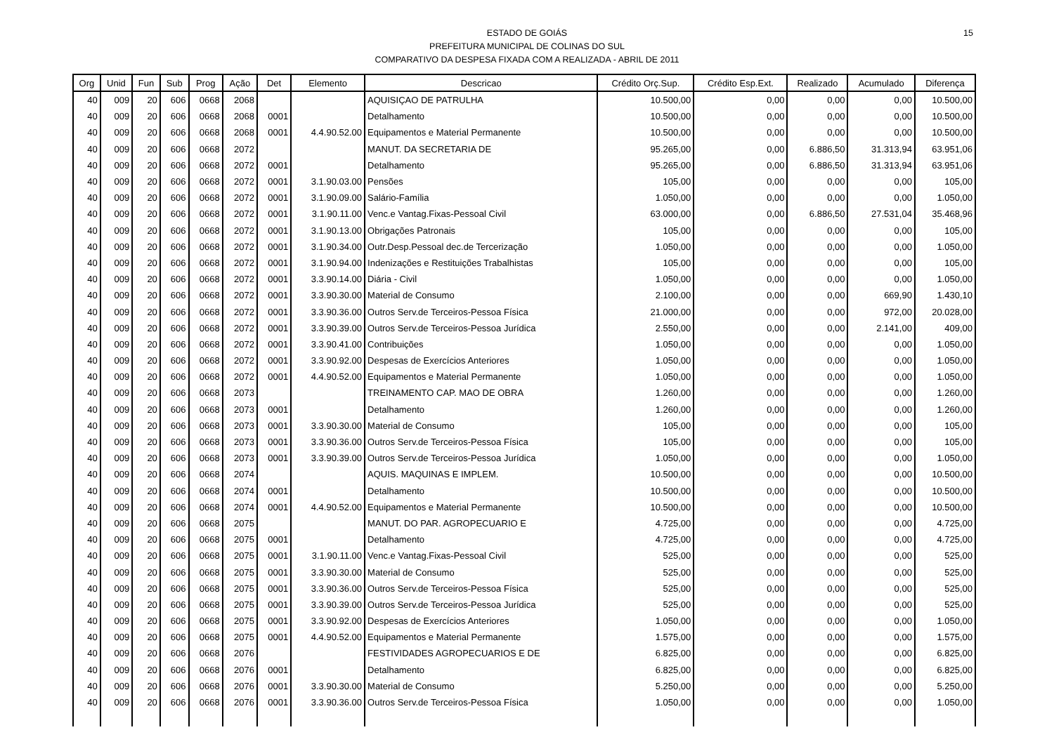15 ESTADO DE GOIÁS
PREFEITURA MUNICIPAL DE COLINAS DO SUL
COMPARATIVO DA DESPESA FIXADA COM A REALIZADA - ABRIL DE 2011
| Org | Unid | Fun | Sub | Prog | Ação | Det | Elemento | Descricao | Crédito Orç.Sup. | Crédito Esp.Ext. | Realizado | Acumulado | Diferença |
| --- | --- | --- | --- | --- | --- | --- | --- | --- | --- | --- | --- | --- | --- |
| 40 | 009 | 20 | 606 | 0668 | 2068 | | | AQUISIÇAO DE PATRULHA | 10.500,00 | 0,00 | 0,00 | 0,00 | 10.500,00 |
| 40 | 009 | 20 | 606 | 0668 | 2068 | 0001 | | Detalhamento | 10.500,00 | 0,00 | 0,00 | 0,00 | 10.500,00 |
| 40 | 009 | 20 | 606 | 0668 | 2068 | 0001 | 4.4.90.52.00 | Equipamentos e Material Permanente | 10.500,00 | 0,00 | 0,00 | 0,00 | 10.500,00 |
| 40 | 009 | 20 | 606 | 0668 | 2072 | | | MANUT. DA SECRETARIA DE | 95.265,00 | 0,00 | 6.886,50 | 31.313,94 | 63.951,06 |
| 40 | 009 | 20 | 606 | 0668 | 2072 | 0001 | | Detalhamento | 95.265,00 | 0,00 | 6.886,50 | 31.313,94 | 63.951,06 |
| 40 | 009 | 20 | 606 | 0668 | 2072 | 0001 | 3.1.90.03.00 | Pensões | 105,00 | 0,00 | 0,00 | 0,00 | 105,00 |
| 40 | 009 | 20 | 606 | 0668 | 2072 | 0001 | 3.1.90.09.00 | Salário-Família | 1.050,00 | 0,00 | 0,00 | 0,00 | 1.050,00 |
| 40 | 009 | 20 | 606 | 0668 | 2072 | 0001 | 3.1.90.11.00 | Venc.e Vantag.Fixas-Pessoal Civil | 63.000,00 | 0,00 | 6.886,50 | 27.531,04 | 35.468,96 |
| 40 | 009 | 20 | 606 | 0668 | 2072 | 0001 | 3.1.90.13.00 | Obrigações Patronais | 105,00 | 0,00 | 0,00 | 0,00 | 105,00 |
| 40 | 009 | 20 | 606 | 0668 | 2072 | 0001 | 3.1.90.34.00 | Outr.Desp.Pessoal dec.de Tercerização | 1.050,00 | 0,00 | 0,00 | 0,00 | 1.050,00 |
| 40 | 009 | 20 | 606 | 0668 | 2072 | 0001 | 3.1.90.94.00 | Indenizações e Restituições Trabalhistas | 105,00 | 0,00 | 0,00 | 0,00 | 105,00 |
| 40 | 009 | 20 | 606 | 0668 | 2072 | 0001 | 3.3.90.14.00 | Diária - Civil | 1.050,00 | 0,00 | 0,00 | 0,00 | 1.050,00 |
| 40 | 009 | 20 | 606 | 0668 | 2072 | 0001 | 3.3.90.30.00 | Material de Consumo | 2.100,00 | 0,00 | 0,00 | 669,90 | 1.430,10 |
| 40 | 009 | 20 | 606 | 0668 | 2072 | 0001 | 3.3.90.36.00 | Outros Serv.de Terceiros-Pessoa Física | 21.000,00 | 0,00 | 0,00 | 972,00 | 20.028,00 |
| 40 | 009 | 20 | 606 | 0668 | 2072 | 0001 | 3.3.90.39.00 | Outros Serv.de Terceiros-Pessoa Jurídica | 2.550,00 | 0,00 | 0,00 | 2.141,00 | 409,00 |
| 40 | 009 | 20 | 606 | 0668 | 2072 | 0001 | 3.3.90.41.00 | Contribuições | 1.050,00 | 0,00 | 0,00 | 0,00 | 1.050,00 |
| 40 | 009 | 20 | 606 | 0668 | 2072 | 0001 | 3.3.90.92.00 | Despesas de Exercícios Anteriores | 1.050,00 | 0,00 | 0,00 | 0,00 | 1.050,00 |
| 40 | 009 | 20 | 606 | 0668 | 2072 | 0001 | 4.4.90.52.00 | Equipamentos e Material Permanente | 1.050,00 | 0,00 | 0,00 | 0,00 | 1.050,00 |
| 40 | 009 | 20 | 606 | 0668 | 2073 | | | TREINAMENTO CAP. MAO DE OBRA | 1.260,00 | 0,00 | 0,00 | 0,00 | 1.260,00 |
| 40 | 009 | 20 | 606 | 0668 | 2073 | 0001 | | Detalhamento | 1.260,00 | 0,00 | 0,00 | 0,00 | 1.260,00 |
| 40 | 009 | 20 | 606 | 0668 | 2073 | 0001 | 3.3.90.30.00 | Material de Consumo | 105,00 | 0,00 | 0,00 | 0,00 | 105,00 |
| 40 | 009 | 20 | 606 | 0668 | 2073 | 0001 | 3.3.90.36.00 | Outros Serv.de Terceiros-Pessoa Física | 105,00 | 0,00 | 0,00 | 0,00 | 105,00 |
| 40 | 009 | 20 | 606 | 0668 | 2073 | 0001 | 3.3.90.39.00 | Outros Serv.de Terceiros-Pessoa Jurídica | 1.050,00 | 0,00 | 0,00 | 0,00 | 1.050,00 |
| 40 | 009 | 20 | 606 | 0668 | 2074 | | | AQUIS. MAQUINAS E IMPLEM. | 10.500,00 | 0,00 | 0,00 | 0,00 | 10.500,00 |
| 40 | 009 | 20 | 606 | 0668 | 2074 | 0001 | | Detalhamento | 10.500,00 | 0,00 | 0,00 | 0,00 | 10.500,00 |
| 40 | 009 | 20 | 606 | 0668 | 2074 | 0001 | 4.4.90.52.00 | Equipamentos e Material Permanente | 10.500,00 | 0,00 | 0,00 | 0,00 | 10.500,00 |
| 40 | 009 | 20 | 606 | 0668 | 2075 | | | MANUT. DO PAR. AGROPECUARIO E | 4.725,00 | 0,00 | 0,00 | 0,00 | 4.725,00 |
| 40 | 009 | 20 | 606 | 0668 | 2075 | 0001 | | Detalhamento | 4.725,00 | 0,00 | 0,00 | 0,00 | 4.725,00 |
| 40 | 009 | 20 | 606 | 0668 | 2075 | 0001 | 3.1.90.11.00 | Venc.e Vantag.Fixas-Pessoal Civil | 525,00 | 0,00 | 0,00 | 0,00 | 525,00 |
| 40 | 009 | 20 | 606 | 0668 | 2075 | 0001 | 3.3.90.30.00 | Material de Consumo | 525,00 | 0,00 | 0,00 | 0,00 | 525,00 |
| 40 | 009 | 20 | 606 | 0668 | 2075 | 0001 | 3.3.90.36.00 | Outros Serv.de Terceiros-Pessoa Física | 525,00 | 0,00 | 0,00 | 0,00 | 525,00 |
| 40 | 009 | 20 | 606 | 0668 | 2075 | 0001 | 3.3.90.39.00 | Outros Serv.de Terceiros-Pessoa Jurídica | 525,00 | 0,00 | 0,00 | 0,00 | 525,00 |
| 40 | 009 | 20 | 606 | 0668 | 2075 | 0001 | 3.3.90.92.00 | Despesas de Exercícios Anteriores | 1.050,00 | 0,00 | 0,00 | 0,00 | 1.050,00 |
| 40 | 009 | 20 | 606 | 0668 | 2075 | 0001 | 4.4.90.52.00 | Equipamentos e Material Permanente | 1.575,00 | 0,00 | 0,00 | 0,00 | 1.575,00 |
| 40 | 009 | 20 | 606 | 0668 | 2076 | | | FESTIVIDADES AGROPECUARIOS E DE | 6.825,00 | 0,00 | 0,00 | 0,00 | 6.825,00 |
| 40 | 009 | 20 | 606 | 0668 | 2076 | 0001 | | Detalhamento | 6.825,00 | 0,00 | 0,00 | 0,00 | 6.825,00 |
| 40 | 009 | 20 | 606 | 0668 | 2076 | 0001 | 3.3.90.30.00 | Material de Consumo | 5.250,00 | 0,00 | 0,00 | 0,00 | 5.250,00 |
| 40 | 009 | 20 | 606 | 0668 | 2076 | 0001 | 3.3.90.36.00 | Outros Serv.de Terceiros-Pessoa Física | 1.050,00 | 0,00 | 0,00 | 0,00 | 1.050,00 |